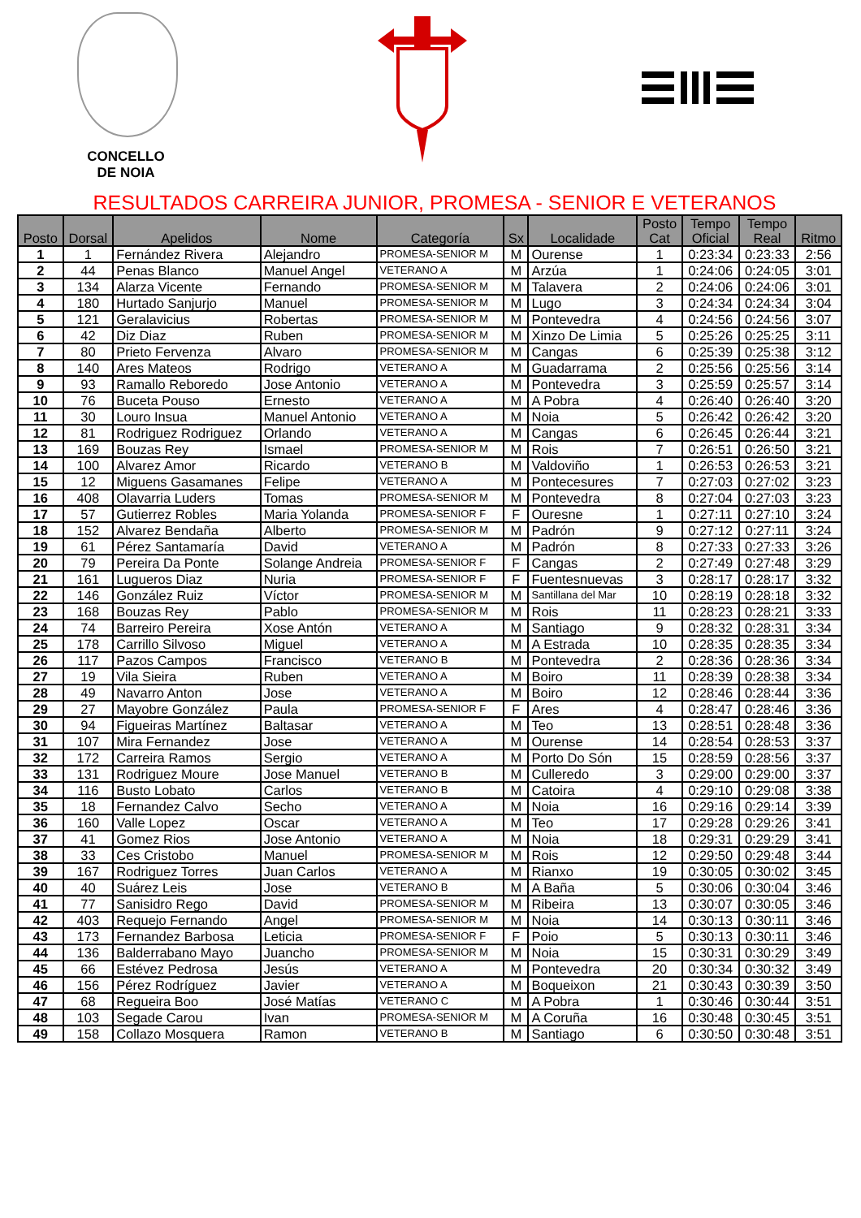CONCELLO
DE NOIA
RESULTADOS CARREIRA JUNIOR, PROMESA - SENIOR E VETERANOS
| Posto | Dorsal | Apelidos | Nome | Categoría | Sx | Localidade | Posto Cat | Tempo Oficial | Tempo Real | Ritmo |
| --- | --- | --- | --- | --- | --- | --- | --- | --- | --- | --- |
| 1 | 1 | Fernández Rivera | Alejandro | PROMESA-SENIOR M | M | Ourense | 1 | 0:23:34 | 0:23:33 | 2:56 |
| 2 | 44 | Penas Blanco | Manuel Angel | VETERANO A | M | Arzúa | 1 | 0:24:06 | 0:24:05 | 3:01 |
| 3 | 134 | Alarza Vicente | Fernando | PROMESA-SENIOR M | M | Talavera | 2 | 0:24:06 | 0:24:06 | 3:01 |
| 4 | 180 | Hurtado Sanjurjo | Manuel | PROMESA-SENIOR M | M | Lugo | 3 | 0:24:34 | 0:24:34 | 3:04 |
| 5 | 121 | Geralavicius | Robertas | PROMESA-SENIOR M | M | Pontevedra | 4 | 0:24:56 | 0:24:56 | 3:07 |
| 6 | 42 | Diz Diaz | Ruben | PROMESA-SENIOR M | M | Xinzo De Limia | 5 | 0:25:26 | 0:25:25 | 3:11 |
| 7 | 80 | Prieto Fervenza | Alvaro | PROMESA-SENIOR M | M | Cangas | 6 | 0:25:39 | 0:25:38 | 3:12 |
| 8 | 140 | Ares Mateos | Rodrigo | VETERANO A | M | Guadarrama | 2 | 0:25:56 | 0:25:56 | 3:14 |
| 9 | 93 | Ramallo Reboredo | Jose Antonio | VETERANO A | M | Pontevedra | 3 | 0:25:59 | 0:25:57 | 3:14 |
| 10 | 76 | Buceta Pouso | Ernesto | VETERANO A | M | A Pobra | 4 | 0:26:40 | 0:26:40 | 3:20 |
| 11 | 30 | Louro Insua | Manuel Antonio | VETERANO A | M | Noia | 5 | 0:26:42 | 0:26:42 | 3:20 |
| 12 | 81 | Rodriguez Rodriguez | Orlando | VETERANO A | M | Cangas | 6 | 0:26:45 | 0:26:44 | 3:21 |
| 13 | 169 | Bouzas Rey | Ismael | PROMESA-SENIOR M | M | Rois | 7 | 0:26:51 | 0:26:50 | 3:21 |
| 14 | 100 | Alvarez Amor | Ricardo | VETERANO B | M | Valdoviño | 1 | 0:26:53 | 0:26:53 | 3:21 |
| 15 | 12 | Miguens Gasamanes | Felipe | VETERANO A | M | Pontecesures | 7 | 0:27:03 | 0:27:02 | 3:23 |
| 16 | 408 | Olavarria Luders | Tomas | PROMESA-SENIOR M | M | Pontevedra | 8 | 0:27:04 | 0:27:03 | 3:23 |
| 17 | 57 | Gutierrez Robles | Maria Yolanda | PROMESA-SENIOR F | F | Ouresne | 1 | 0:27:11 | 0:27:10 | 3:24 |
| 18 | 152 | Alvarez Bendaña | Alberto | PROMESA-SENIOR M | M | Padrón | 9 | 0:27:12 | 0:27:11 | 3:24 |
| 19 | 61 | Pérez Santamaría | David | VETERANO A | M | Padrón | 8 | 0:27:33 | 0:27:33 | 3:26 |
| 20 | 79 | Pereira Da Ponte | Solange Andreia | PROMESA-SENIOR F | F | Cangas | 2 | 0:27:49 | 0:27:48 | 3:29 |
| 21 | 161 | Lugueros Diaz | Nuria | PROMESA-SENIOR F | F | Fuentesnuevas | 3 | 0:28:17 | 0:28:17 | 3:32 |
| 22 | 146 | González Ruiz | Víctor | PROMESA-SENIOR M | M | Santillana del Mar | 10 | 0:28:19 | 0:28:18 | 3:32 |
| 23 | 168 | Bouzas Rey | Pablo | PROMESA-SENIOR M | M | Rois | 11 | 0:28:23 | 0:28:21 | 3:33 |
| 24 | 74 | Barreiro Pereira | Xose Antón | VETERANO A | M | Santiago | 9 | 0:28:32 | 0:28:31 | 3:34 |
| 25 | 178 | Carrillo Silvoso | Miguel | VETERANO A | M | A Estrada | 10 | 0:28:35 | 0:28:35 | 3:34 |
| 26 | 117 | Pazos Campos | Francisco | VETERANO B | M | Pontevedra | 2 | 0:28:36 | 0:28:36 | 3:34 |
| 27 | 19 | Vila Sieira | Ruben | VETERANO A | M | Boiro | 11 | 0:28:39 | 0:28:38 | 3:34 |
| 28 | 49 | Navarro Anton | Jose | VETERANO A | M | Boiro | 12 | 0:28:46 | 0:28:44 | 3:36 |
| 29 | 27 | Mayobre González | Paula | PROMESA-SENIOR F | F | Ares | 4 | 0:28:47 | 0:28:46 | 3:36 |
| 30 | 94 | Figueiras Martínez | Baltasar | VETERANO A | M | Teo | 13 | 0:28:51 | 0:28:48 | 3:36 |
| 31 | 107 | Mira Fernandez | Jose | VETERANO A | M | Ourense | 14 | 0:28:54 | 0:28:53 | 3:37 |
| 32 | 172 | Carreira Ramos | Sergio | VETERANO A | M | Porto Do Són | 15 | 0:28:59 | 0:28:56 | 3:37 |
| 33 | 131 | Rodriguez Moure | Jose Manuel | VETERANO B | M | Culleredo | 3 | 0:29:00 | 0:29:00 | 3:37 |
| 34 | 116 | Busto Lobato | Carlos | VETERANO B | M | Catoira | 4 | 0:29:10 | 0:29:08 | 3:38 |
| 35 | 18 | Fernandez Calvo | Secho | VETERANO A | M | Noia | 16 | 0:29:16 | 0:29:14 | 3:39 |
| 36 | 160 | Valle Lopez | Oscar | VETERANO A | M | Teo | 17 | 0:29:28 | 0:29:26 | 3:41 |
| 37 | 41 | Gomez Rios | Jose Antonio | VETERANO A | M | Noia | 18 | 0:29:31 | 0:29:29 | 3:41 |
| 38 | 33 | Ces Cristobo | Manuel | PROMESA-SENIOR M | M | Rois | 12 | 0:29:50 | 0:29:48 | 3:44 |
| 39 | 167 | Rodriguez Torres | Juan Carlos | VETERANO A | M | Rianxo | 19 | 0:30:05 | 0:30:02 | 3:45 |
| 40 | 40 | Suárez Leis | Jose | VETERANO B | M | A Baña | 5 | 0:30:06 | 0:30:04 | 3:46 |
| 41 | 77 | Sanisidro Rego | David | PROMESA-SENIOR M | M | Ribeira | 13 | 0:30:07 | 0:30:05 | 3:46 |
| 42 | 403 | Requejo Fernando | Angel | PROMESA-SENIOR M | M | Noia | 14 | 0:30:13 | 0:30:11 | 3:46 |
| 43 | 173 | Fernandez Barbosa | Leticia | PROMESA-SENIOR F | F | Poio | 5 | 0:30:13 | 0:30:11 | 3:46 |
| 44 | 136 | Balderrabano Mayo | Juancho | PROMESA-SENIOR M | M | Noia | 15 | 0:30:31 | 0:30:29 | 3:49 |
| 45 | 66 | Estévez Pedrosa | Jesús | VETERANO A | M | Pontevedra | 20 | 0:30:34 | 0:30:32 | 3:49 |
| 46 | 156 | Pérez Rodríguez | Javier | VETERANO A | M | Boqueixon | 21 | 0:30:43 | 0:30:39 | 3:50 |
| 47 | 68 | Regueira Boo | José Matías | VETERANO C | M | A Pobra | 1 | 0:30:46 | 0:30:44 | 3:51 |
| 48 | 103 | Segade Carou | Ivan | PROMESA-SENIOR M | M | A Coruña | 16 | 0:30:48 | 0:30:45 | 3:51 |
| 49 | 158 | Collazo Mosquera | Ramon | VETERANO B | M | Santiago | 6 | 0:30:50 | 0:30:48 | 3:51 |